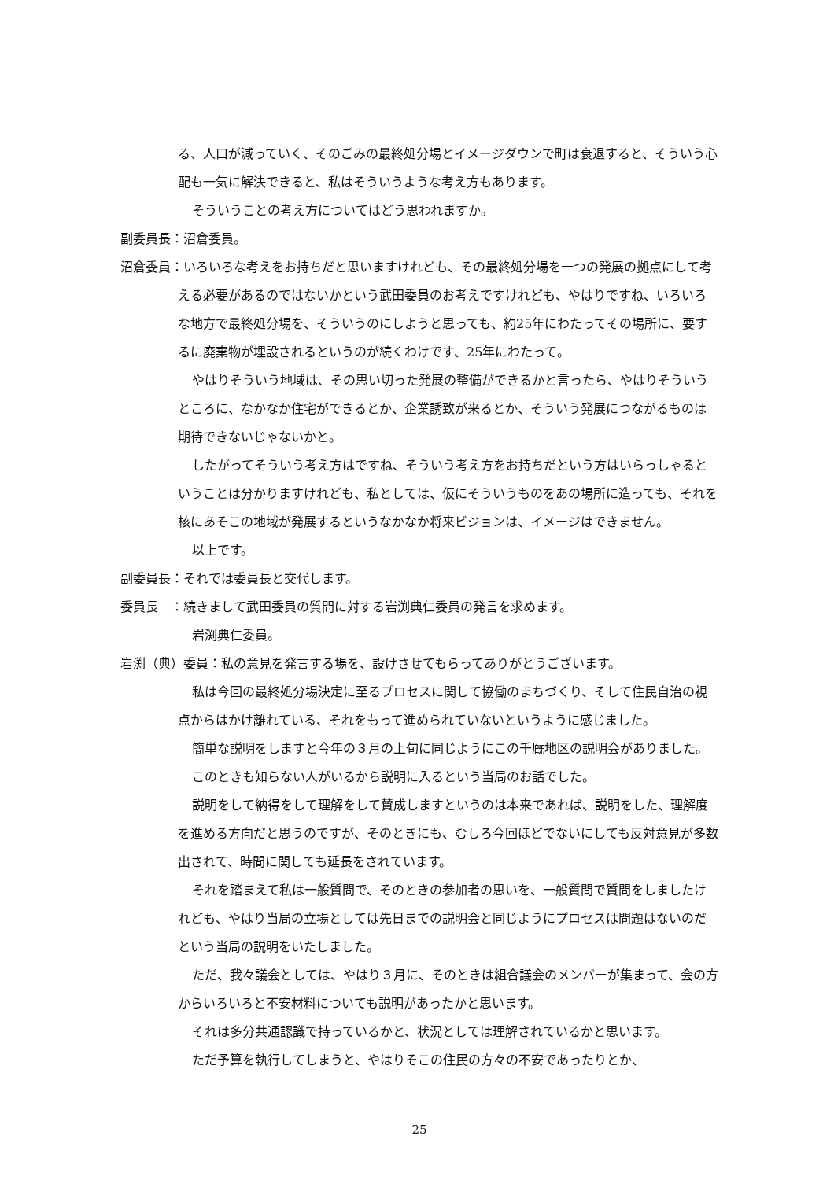る、人口が減っていく、そのごみの最終処分場とイメージダウンで町は衰退すると、そういう心配も一気に解決できると、私はそういうような考え方もあります。
そういうことの考え方についてはどう思われますか。
副委員長：沼倉委員。
沼倉委員：いろいろな考えをお持ちだと思いますけれども、その最終処分場を一つの発展の拠点にして考える必要があるのではないかという武田委員のお考えですけれども、やはりですね、いろいろな地方で最終処分場を、そういうのにしようと思っても、約25年にわたってその場所に、要するに廃棄物が埋設されるというのが続くわけです、25年にわたって。
やはりそういう地域は、その思い切った発展の整備ができるかと言ったら、やはりそういうところに、なかなか住宅ができるとか、企業誘致が来るとか、そういう発展につながるものは期待できないじゃないかと。
したがってそういう考え方はですね、そういう考え方をお持ちだという方はいらっしゃるということは分かりますけれども、私としては、仮にそういうものをあの場所に造っても、それを核にあそこの地域が発展するというなかなか将来ビジョンは、イメージはできません。
以上です。
副委員長：それでは委員長と交代します。
委員長　：続きまして武田委員の質問に対する岩渕典仁委員の発言を求めます。
岩渕典仁委員。
岩渕（典）委員：私の意見を発言する場を、設けさせてもらってありがとうございます。
私は今回の最終処分場決定に至るプロセスに関して協働のまちづくり、そして住民自治の視点からはかけ離れている、それをもって進められていないというように感じました。
簡単な説明をしますと今年の３月の上旬に同じようにこの千厩地区の説明会がありました。
このときも知らない人がいるから説明に入るという当局のお話でした。
説明をして納得をして理解をして賛成しますというのは本来であれば、説明をした、理解度を進める方向だと思うのですが、そのときにも、むしろ今回ほどでないにしても反対意見が多数出されて、時間に関しても延長をされています。
それを踏まえて私は一般質問で、そのときの参加者の思いを、一般質問で質問をしましたけれども、やはり当局の立場としては先日までの説明会と同じようにプロセスは問題はないのだという当局の説明をいたしました。
ただ、我々議会としては、やはり３月に、そのときは組合議会のメンバーが集まって、会の方からいろいろと不安材料についても説明があったかと思います。
それは多分共通認識で持っているかと、状況としては理解されているかと思います。
ただ予算を執行してしまうと、やはりそこの住民の方々の不安であったりとか、
25